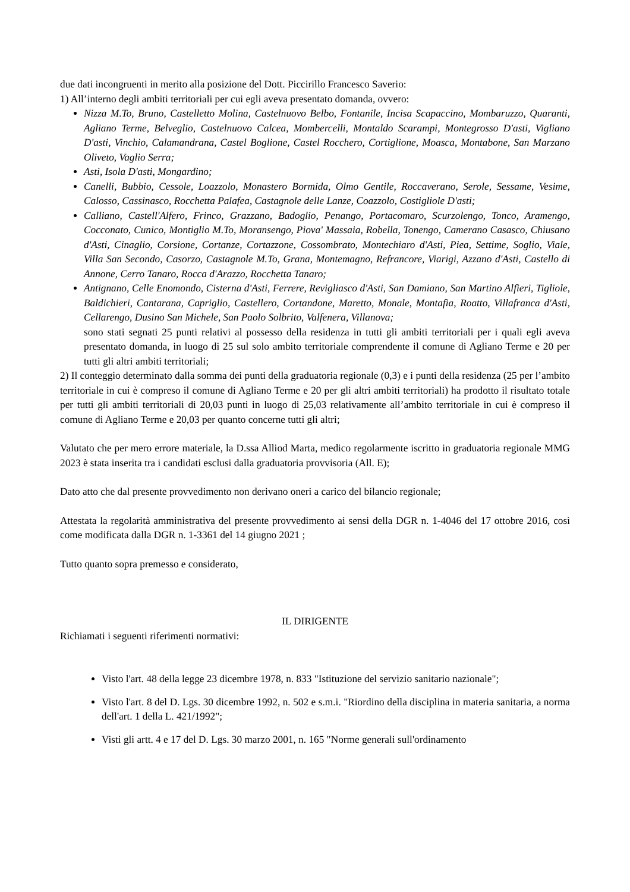due dati incongruenti in merito alla posizione del Dott. Piccirillo Francesco Saverio:
1) All’interno degli ambiti territoriali per cui egli aveva presentato domanda, ovvero:
Nizza M.To, Bruno, Castelletto Molina, Castelnuovo Belbo, Fontanile, Incisa Scapaccino, Mombaruzzo, Quaranti, Agliano Terme, Belveglio, Castelnuovo Calcea, Mombercelli, Montaldo Scarampi, Montegrosso D'asti, Vigliano D'asti, Vinchio, Calamandrana, Castel Boglione, Castel Rocchero, Cortiglione, Moasca, Montabone, San Marzano Oliveto, Vaglio Serra;
Asti, Isola D'asti, Mongardino;
Canelli, Bubbio, Cessole, Loazzolo, Monastero Bormida, Olmo Gentile, Roccaverano, Serole, Sessame, Vesime, Calosso, Cassinasco, Rocchetta Palafea, Castagnole delle Lanze, Coazzolo, Costigliole D'asti;
Calliano, Castell'Alfero, Frinco, Grazzano, Badoglio, Penango, Portacomaro, Scurzolengo, Tonco, Aramengo, Cocconato, Cunico, Montiglio M.To, Moransengo, Piova' Massaia, Robella, Tonengo, Camerano Casasco, Chiusano d'Asti, Cinaglio, Corsione, Cortanze, Cortazzone, Cossombrato, Montechiaro d'Asti, Piea, Settime, Soglio, Viale, Villa San Secondo, Casorzo, Castagnole M.To, Grana, Montemagno, Refrancore, Viarigi, Azzano d'Asti, Castello di Annone, Cerro Tanaro, Rocca d'Arazzo, Rocchetta Tanaro;
Antignano, Celle Enomondo, Cisterna d'Asti, Ferrere, Revigliasco d'Asti, San Damiano, San Martino Alfieri, Tigliole, Baldichieri, Cantarana, Capriglio, Castellero, Cortandone, Maretto, Monale, Montafia, Roatto, Villafranca d'Asti, Cellarengo, Dusino San Michele, San Paolo Solbrito, Valfenera, Villanova;
sono stati segnati 25 punti relativi al possesso della residenza in tutti gli ambiti territoriali per i quali egli aveva presentato domanda, in luogo di 25 sul solo ambito territoriale comprendente il comune di Agliano Terme e 20 per tutti gli altri ambiti territoriali;
2) Il conteggio determinato dalla somma dei punti della graduatoria regionale (0,3) e i punti della residenza (25 per l’ambito territoriale in cui è compreso il comune di Agliano Terme e 20 per gli altri ambiti territoriali) ha prodotto il risultato totale per tutti gli ambiti territoriali di 20,03 punti in luogo di 25,03 relativamente all’ambito territoriale in cui è compreso il comune di Agliano Terme e 20,03 per quanto concerne tutti gli altri;
Valutato che per mero errore materiale, la D.ssa Alliod Marta, medico regolarmente iscritto in graduatoria regionale MMG 2023 è stata inserita tra i candidati esclusi dalla graduatoria provvisoria (All. E);
Dato atto che dal presente provvedimento non derivano oneri a carico del bilancio regionale;
Attestata la regolarità amministrativa del presente provvedimento ai sensi della DGR n. 1-4046 del 17 ottobre 2016, così come modificata dalla DGR n. 1-3361 del 14 giugno 2021 ;
Tutto quanto sopra premesso e considerato,
IL DIRIGENTE
Richiamati i seguenti riferimenti normativi:
Visto l'art. 48 della legge 23 dicembre 1978, n. 833 "Istituzione del servizio sanitario nazionale";
Visto l'art. 8 del D. Lgs. 30 dicembre 1992, n. 502 e s.m.i. "Riordino della disciplina in materia sanitaria, a norma dell'art. 1 della L. 421/1992";
Visti gli artt. 4 e 17 del D. Lgs. 30 marzo 2001, n. 165 "Norme generali sull'ordinamento